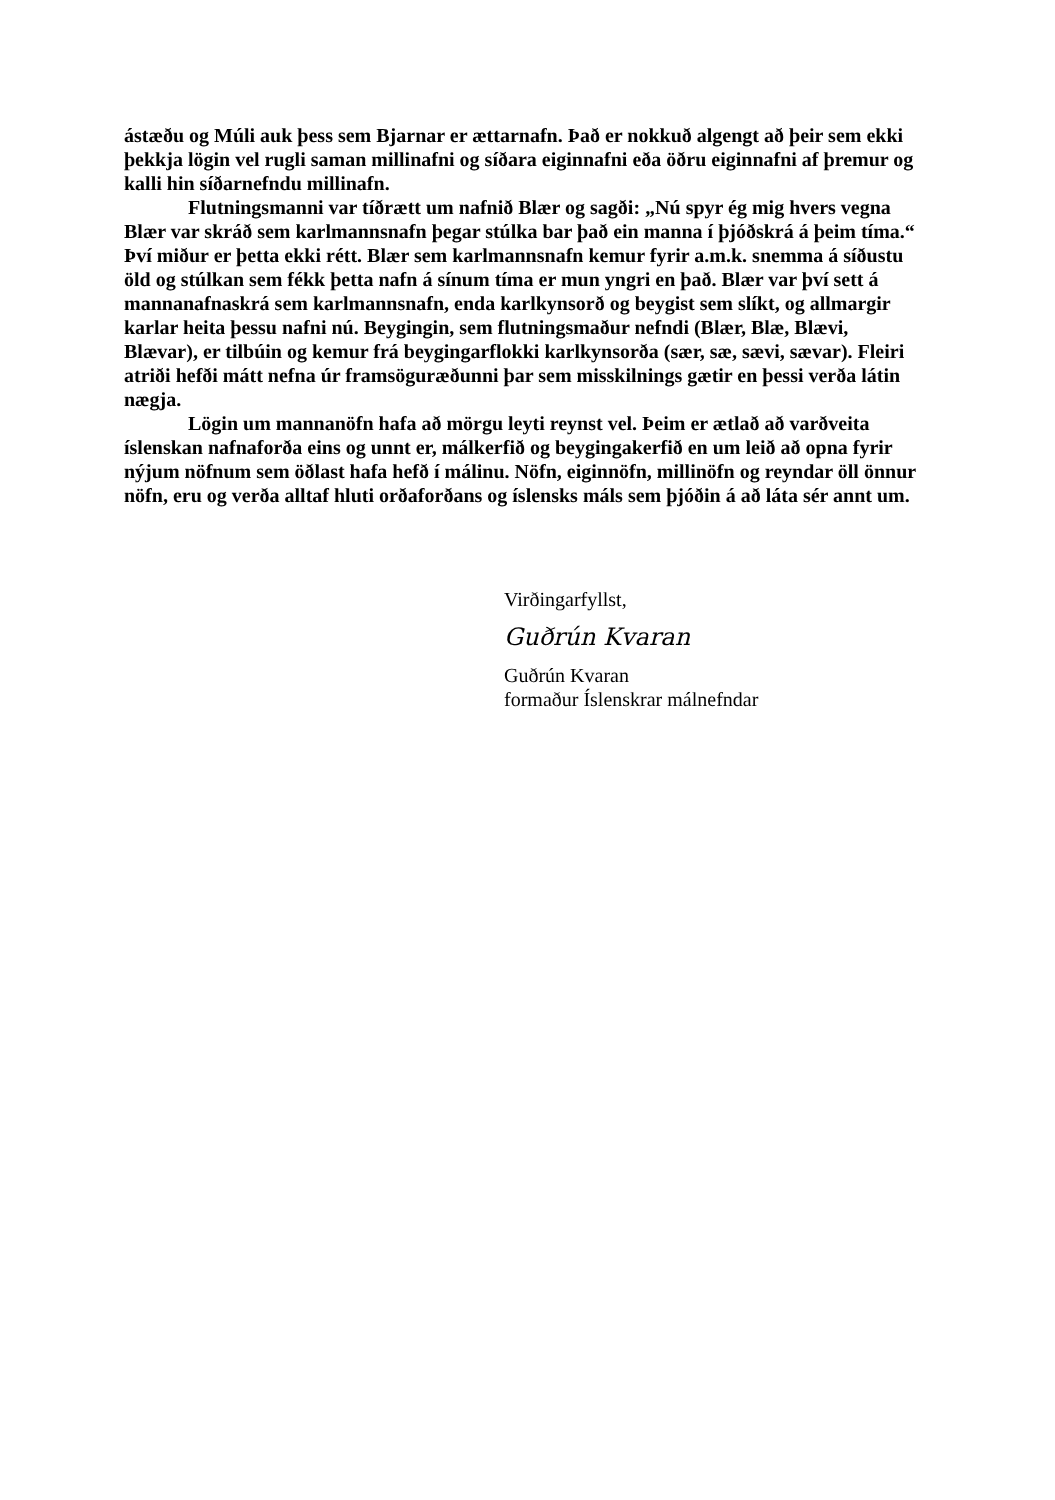ástæðu og Múli auk þess sem Bjarnar er ættarnafn. Það er nokkuð algengt að þeir sem ekki þekkja lögin vel rugli saman millinafni og síðara eiginnafni eða öðru eiginnafni af þremur og kalli hin síðarnefndu millinafn.
Flutningsmanni var tíðrætt um nafnið Blær og sagði: „Nú spyr ég mig hvers vegna Blær var skráð sem karlmannsnafn þegar stúlka bar það ein manna í þjóðskrá á þeim tíma.“ Því miður er þetta ekki rétt. Blær sem karlmannsnafn kemur fyrir a.m.k. snemma á síðustu öld og stúlkan sem fékk þetta nafn á sínum tíma er mun yngri en það. Blær var því sett á mannanafnaskrá sem karlmannsnafn, enda karlkynsorð og beygist sem slíkt, og allmargir karlar heita þessu nafni nú. Beygingin, sem flutningsmaður nefndi (Blær, Blæ, Blævi, Blævar), er tilbúin og kemur frá beygingarflokki karlkynsorða (sær, sæ, sævi, sævar). Fleiri atriði hefði mátt nefna úr framsöguræðunni þar sem misskilnings gætir en þessi verða látin nægja.
Lögin um mannanöfn hafa að mörgu leyti reynst vel. Þeim er ætlað að varðveita íslenskan nafnaforða eins og unnt er, málkerfið og beygingakerfið en um leið að opna fyrir nýjum nöfnum sem öðlast hafa hefð í málinu. Nöfn, eiginnöfn, millinöfn og reyndar öll önnur nöfn, eru og verða alltaf hluti orðaforðans og íslensks máls sem þjóðin á að láta sér annt um.
Virðingarfyllst,
Guðrún Kvaran
Guðrún Kvaran
formaður Íslenskrar málnefndar